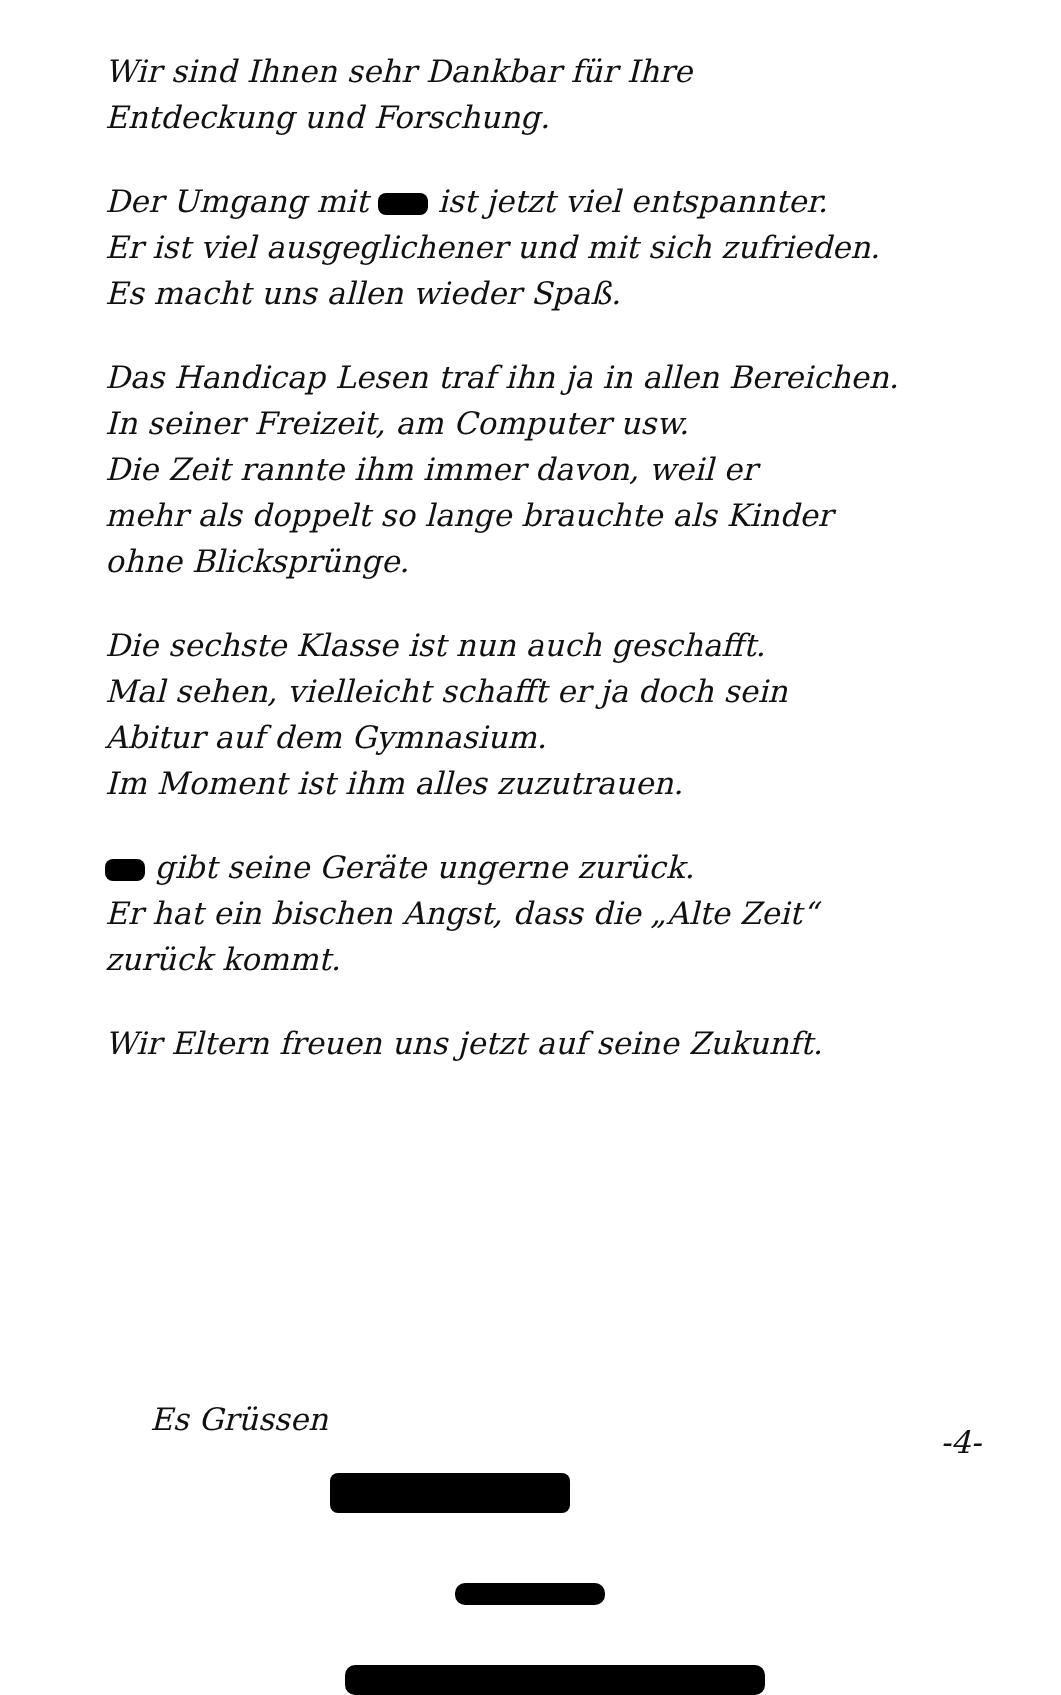Wir sind Ihnen sehr Dankbar für Ihre
Entdeckung und Forschung.
Der Umgang mit ist jetzt viel entspannter.
Er ist viel ausgeglichener und mit sich zufrieden.
Es macht uns allen wieder Spaß.
Das Handicap Lesen traf ihn ja in allen Bereichen.
In seiner Freizeit, am Computer usw.
Die Zeit rannte ihm immer davon, weil er
mehr als doppelt so lange brauchte als Kinder
ohne Blicksprünge.
Die sechste Klasse ist nun auch geschafft.
Mal sehen, vielleicht schafft er ja doch sein
Abitur auf dem Gymnasium.
Im Moment ist ihm alles zuzutrauen.
gibt seine Geräte ungerne zurück.
Er hat ein bischen Angst, dass die „Alte Zeit“
zurück kommt.
Wir Eltern freuen uns jetzt auf seine Zukunft.
Es Grüssen
-4-